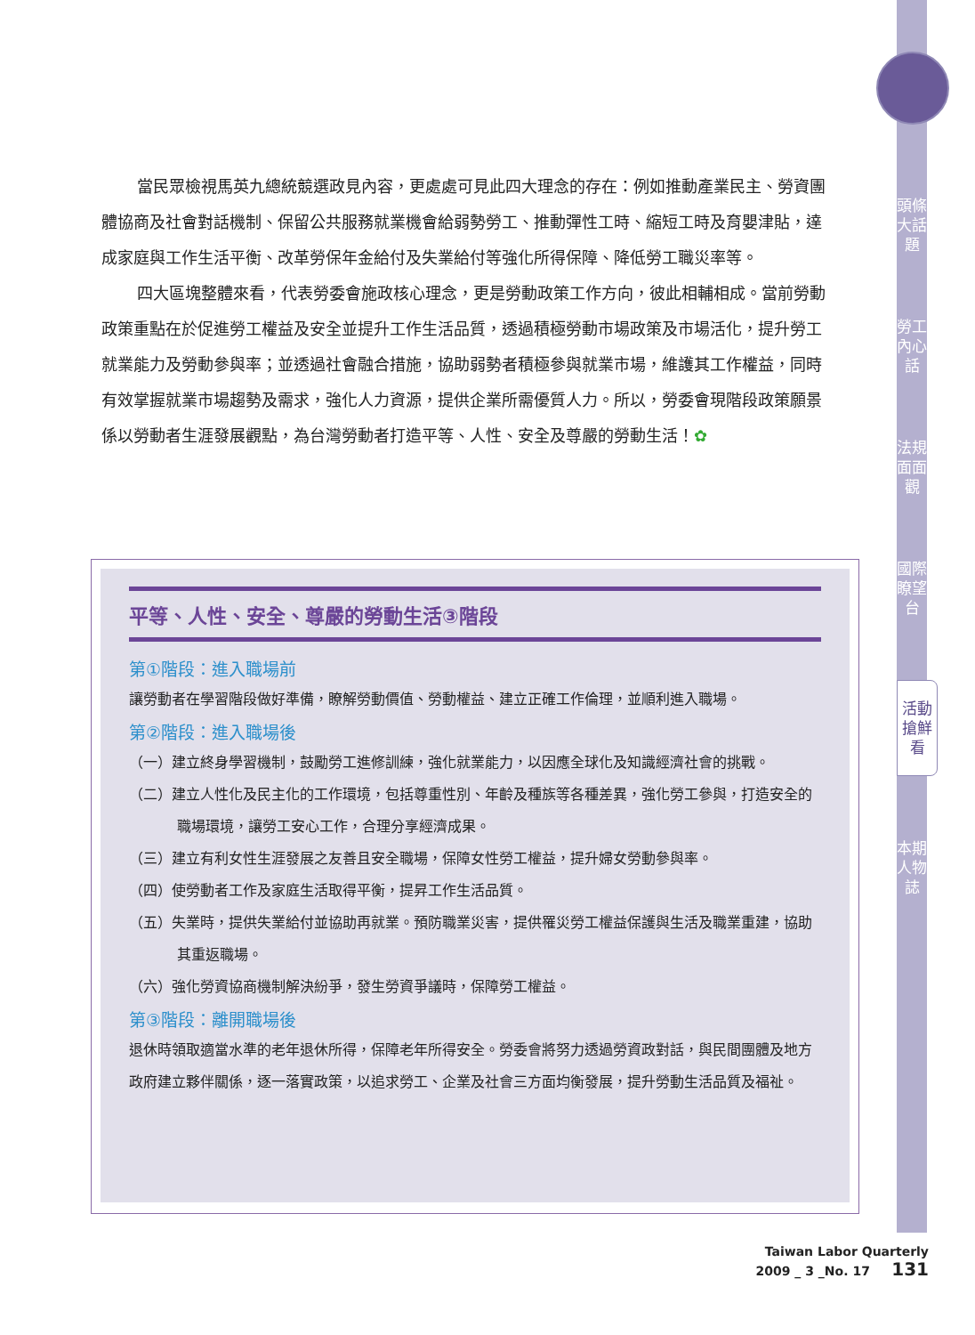頭條大話題
勞工內心話
法規面面觀
國際瞭望台
活動搶鮮看
本期人物誌
當民眾檢視馬英九總統競選政見內容，更處處可見此四大理念的存在：例如推動產業民主、勞資團體協商及社會對話機制、保留公共服務就業機會給弱勢勞工、推動彈性工時、縮短工時及育嬰津貼，達成家庭與工作生活平衡、改革勞保年金給付及失業給付等強化所得保障、降低勞工職災率等。
四大區塊整體來看，代表勞委會施政核心理念，更是勞動政策工作方向，彼此相輔相成。當前勞動政策重點在於促進勞工權益及安全並提升工作生活品質，透過積極勞動市場政策及市場活化，提升勞工就業能力及勞動參與率；並透過社會融合措施，協助弱勢者積極參與就業市場，維護其工作權益，同時有效掌握就業市場趨勢及需求，強化人力資源，提供企業所需優質人力。所以，勞委會現階段政策願景係以勞動者生涯發展觀點，為台灣勞動者打造平等、人性、安全及尊嚴的勞動生活！✿
平等、人性、安全、尊嚴的勞動生活③階段
第①階段：進入職場前
讓勞動者在學習階段做好準備，瞭解勞動價值、勞動權益、建立正確工作倫理，並順利進入職場。
第②階段：進入職場後
（一）建立終身學習機制，鼓勵勞工進修訓練，強化就業能力，以因應全球化及知識經濟社會的挑戰。
（二）建立人性化及民主化的工作環境，包括尊重性別、年齡及種族等各種差異，強化勞工參與，打造安全的職場環境，讓勞工安心工作，合理分享經濟成果。
（三）建立有利女性生涯發展之友善且安全職場，保障女性勞工權益，提升婦女勞動參與率。
（四）使勞動者工作及家庭生活取得平衡，提昇工作生活品質。
（五）失業時，提供失業給付並協助再就業。預防職業災害，提供罹災勞工權益保護與生活及職業重建，協助其重返職場。
（六）強化勞資協商機制解決紛爭，發生勞資爭議時，保障勞工權益。
第③階段：離開職場後
退休時領取適當水準的老年退休所得，保障老年所得安全。勞委會將努力透過勞資政對話，與民間團體及地方政府建立夥伴關係，逐一落實政策，以追求勞工、企業及社會三方面均衡發展，提升勞動生活品質及福祉。
Taiwan Labor Quarterly
2009 _ 3 _No. 17 131